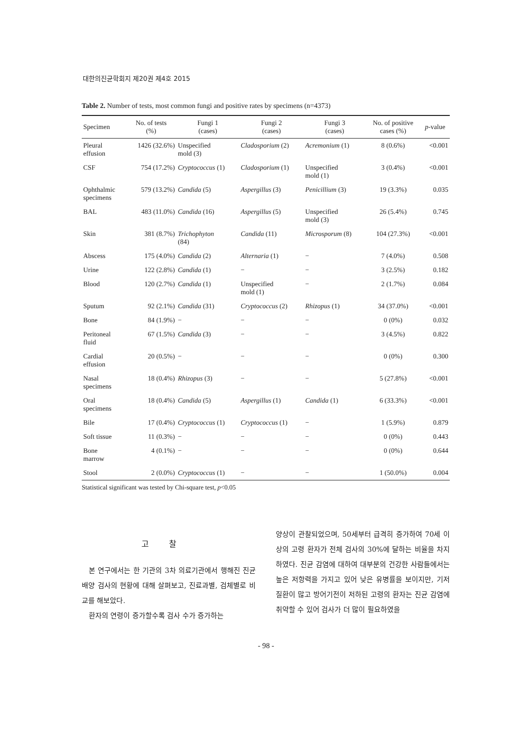대한의진균학회지 제20권 제4호 2015
Table 2. Number of tests, most common fungi and positive rates by specimens (n=4373)
| Specimen | No. of tests (%) | Fungi 1 (cases) | Fungi 2 (cases) | Fungi 3 (cases) | No. of positive cases (%) | p -value |
| --- | --- | --- | --- | --- | --- | --- |
| Pleural effusion | 1426 (32.6%) | Unspecified mold (3) | Cladosporium (2) | Acremonium (1) | 8 (0.6%) | <0.001 |
| CSF | 754 (17.2%) | Cryptococcus (1) | Cladosporium (1) | Unspecified mold (1) | 3 (0.4%) | <0.001 |
| Ophthalmic specimens | 579 (13.2%) | Candida (5) | Aspergillus (3) | Penicillium (3) | 19 (3.3%) | 0.035 |
| BAL | 483 (11.0%) | Candida (16) | Aspergillus (5) | Unspecified mold (3) | 26 (5.4%) | 0.745 |
| Skin | 381 (8.7%) | Trichophyton (84) | Candida (11) | Microsporum (8) | 104 (27.3%) | <0.001 |
| Abscess | 175 (4.0%) | Candida (2) | Alternaria (1) | − | 7 (4.0%) | 0.508 |
| Urine | 122 (2.8%) | Candida (1) | − | − | 3 (2.5%) | 0.182 |
| Blood | 120 (2.7%) | Candida (1) | Unspecified mold (1) | − | 2 (1.7%) | 0.084 |
| Sputum | 92 (2.1%) | Candida (31) | Cryptococcus (2) | Rhizopus (1) | 34 (37.0%) | <0.001 |
| Bone | 84 (1.9%) | − | − | − | 0 (0%) | 0.032 |
| Peritoneal fluid | 67 (1.5%) | Candida (3) | − | − | 3 (4.5%) | 0.822 |
| Cardial effusion | 20 (0.5%) | − | − | − | 0 (0%) | 0.300 |
| Nasal specimens | 18 (0.4%) | Rhizopus (3) | − | − | 5 (27.8%) | <0.001 |
| Oral specimens | 18 (0.4%) | Candida (5) | Aspergillus (1) | Candida (1) | 6 (33.3%) | <0.001 |
| Bile | 17 (0.4%) | Cryptococcus (1) | Cryptococcus (1) | − | 1 (5.9%) | 0.879 |
| Soft tissue | 11 (0.3%) | − | − | − | 0 (0%) | 0.443 |
| Bone marrow | 4 (0.1%) | − | − | − | 0 (0%) | 0.644 |
| Stool | 2 (0.0%) | Cryptococcus (1) | − | − | 1 (50.0%) | 0.004 |
Statistical significant was tested by Chi-square test, p<0.05
고찰
본 연구에서는 한 기관의 3차 의료기관에서 행해진 진균 배양 검사의 현황에 대해 살펴보고, 진료과별, 검체별로 비교를 해보았다.
환자의 연령이 증가할수록 검사 수가 증가하는
양상이 관찰되었으며, 50세부터 급격히 증가하여 70세 이상의 고령 환자가 전체 검사의 30%에 달하는 비율을 차지하였다. 진균 감염에 대하여 대부분의 건강한 사람들에서는 높은 저항력을 가지고 있어 낮은 유병률을 보이지만, 기저 질환이 많고 방어기전이 저하된 고령의 환자는 진균 감염에 취약할 수 있어 검사가 더 많이 필요하였을
- 98 -